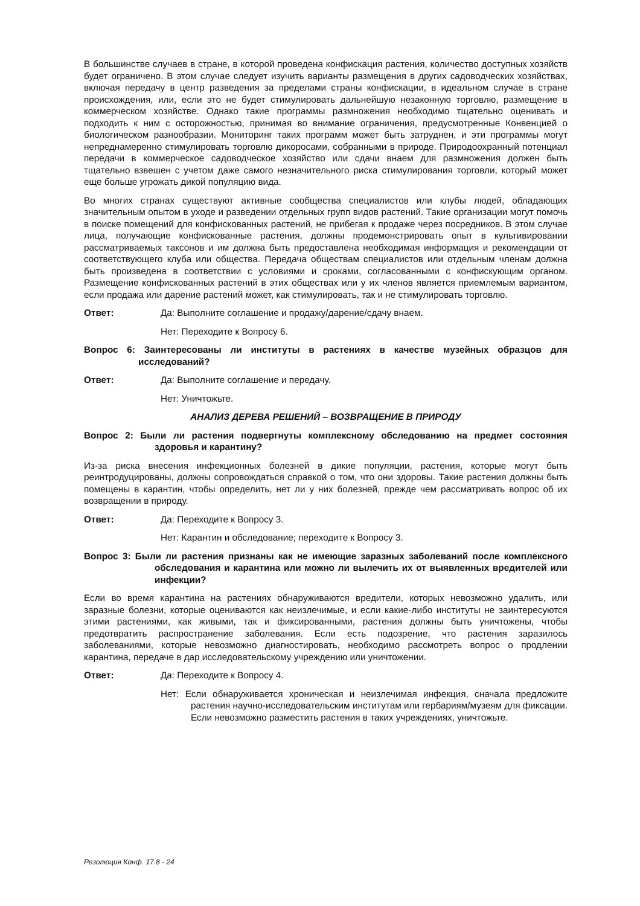В большинстве случаев в стране, в которой проведена конфискация растения, количество доступных хозяйств будет ограничено. В этом случае следует изучить варианты размещения в других садоводческих хозяйствах, включая передачу в центр разведения за пределами страны конфискации, в идеальном случае в стране происхождения, или, если это не будет стимулировать дальнейшую незаконную торговлю, размещение в коммерческом хозяйстве. Однако такие программы размножения необходимо тщательно оценивать и подходить к ним с осторожностью, принимая во внимание ограничения, предусмотренные Конвенцией о биологическом разнообразии. Мониторинг таких программ может быть затруднен, и эти программы могут непреднамеренно стимулировать торговлю дикоросами, собранными в природе. Природоохранный потенциал передачи в коммерческое садоводческое хозяйство или сдачи внаем для размножения должен быть тщательно взвешен с учетом даже самого незначительного риска стимулирования торговли, который может еще больше угрожать дикой популяцию вида.
Во многих странах существуют активные сообщества специалистов или клубы людей, обладающих значительным опытом в уходе и разведении отдельных групп видов растений. Такие организации могут помочь в поиске помещений для конфискованных растений, не прибегая к продаже через посредников. В этом случае лица, получающие конфискованные растения, должны продемонстрировать опыт в культивировании рассматриваемых таксонов и им должна быть предоставлена необходимая информация и рекомендации от соответствующего клуба или общества. Передача обществам специалистов или отдельным членам должна быть произведена в соответствии с условиями и сроками, согласованными с конфискующим органом. Размещение конфискованных растений в этих обществах или у их членов является приемлемым вариантом, если продажа или дарение растений может, как стимулировать, так и не стимулировать торговлю.
Ответ: Да: Выполните соглашение и продажу/дарение/сдачу внаем.
Нет: Переходите к Вопросу 6.
Вопрос 6: Заинтересованы ли институты в растениях в качестве музейных образцов для исследований?
Ответ: Да: Выполните соглашение и передачу.
Нет: Уничтожьте.
АНАЛИЗ ДЕРЕВА РЕШЕНИЙ – ВОЗВРАЩЕНИЕ В ПРИРОДУ
Вопрос 2: Были ли растения подвергнуты комплексному обследованию на предмет состояния здоровья и карантину?
Из-за риска внесения инфекционных болезней в дикие популяции, растения, которые могут быть реинтродуцированы, должны сопровождаться справкой о том, что они здоровы. Такие растения должны быть помещены в карантин, чтобы определить, нет ли у них болезней, прежде чем рассматривать вопрос об их возвращении в природу.
Ответ: Да: Переходите к Вопросу 3.
Нет: Карантин и обследование; переходите к Вопросу 3.
Вопрос 3: Были ли растения признаны как не имеющие заразных заболеваний после комплексного обследования и карантина или можно ли вылечить их от выявленных вредителей или инфекции?
Если во время карантина на растениях обнаруживаются вредители, которых невозможно удалить, или заразные болезни, которые оцениваются как неизлечимые, и если какие-либо институты не заинтересуются этими растениями, как живыми, так и фиксированными, растения должны быть уничтожены, чтобы предотвратить распространение заболевания. Если есть подозрение, что растения заразилось заболеваниями, которые невозможно диагностировать, необходимо рассмотреть вопрос о продлении карантина, передаче в дар исследовательскому учреждению или уничтожении.
Ответ: Да: Переходите к Вопросу 4.
Нет: Если обнаруживается хроническая и неизлечимая инфекция, сначала предложите растения научно-исследовательским институтам или гербариям/музеям для фиксации. Если невозможно разместить растения в таких учреждениях, уничтожьте.
Резолюция Конф. 17.8 - 24